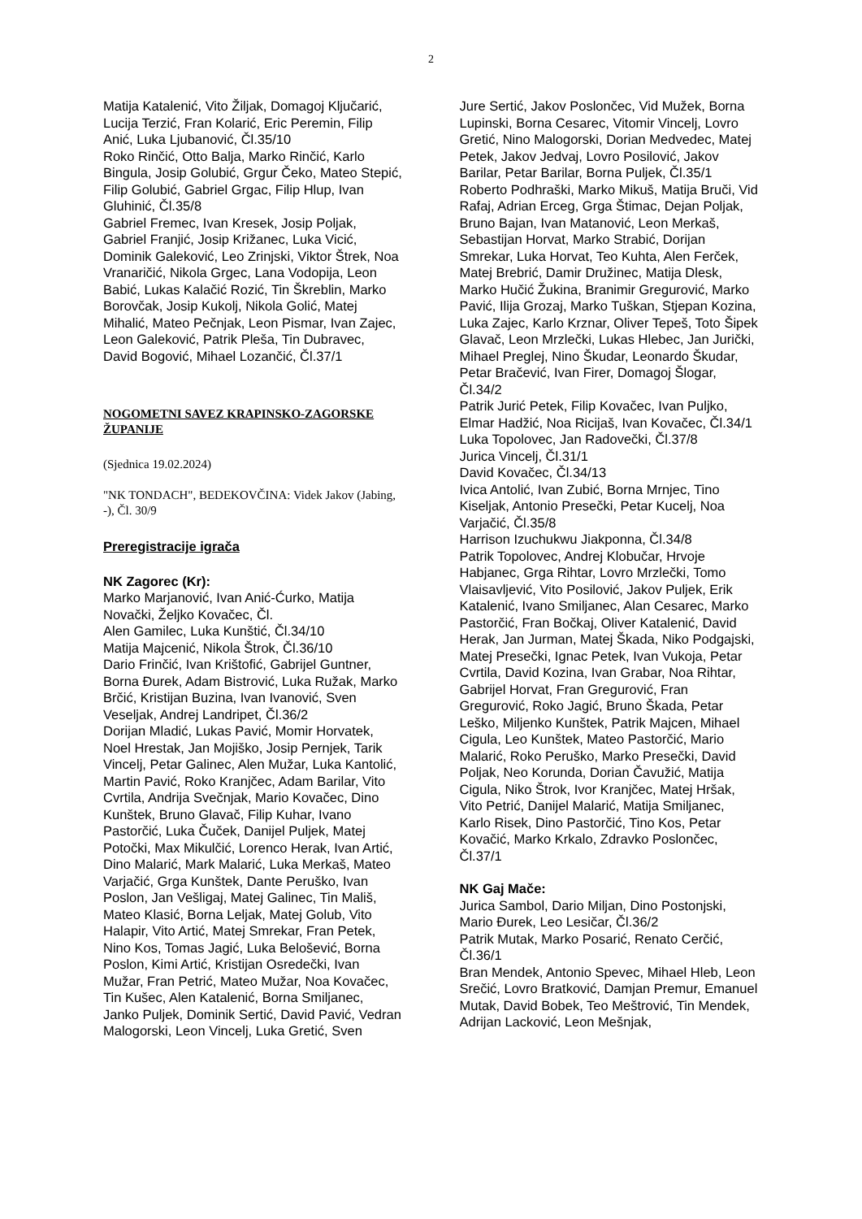2
Matija Katalenić, Vito Žiljak, Domagoj Ključarić, Lucija Terzić, Fran Kolarić, Eric Peremin, Filip Anić, Luka Ljubanović, Čl.35/10
Roko Rinčić, Otto Balja, Marko Rinčić, Karlo Bingula, Josip Golubić, Grgur Čeko, Mateo Stepić, Filip Golubić, Gabriel Grgac, Filip Hlup, Ivan Gluhinić, Čl.35/8
Gabriel Fremec, Ivan Kresek, Josip Poljak, Gabriel Franjić, Josip Križanec, Luka Vicić, Dominik Galeković, Leo Zrinjski, Viktor Štrek, Noa Vranaričić, Nikola Grgec, Lana Vodopija, Leon Babić, Lukas Kalačić Rozić, Tin Škreblin, Marko Borovčak, Josip Kukolj, Nikola Golić, Matej Mihalić, Mateo Pečnjak, Leon Pismar, Ivan Zajec, Leon Galeković, Patrik Pleša, Tin Dubravec, David Bogović, Mihael Lozančić, Čl.37/1
NOGOMETNI SAVEZ KRAPINSKO-ZAGORSKE ŽUPANIJE
(Sjednica 19.02.2024)
"NK TONDACH", BEDEKOVČINA: Videk Jakov (Jabing, -), Čl. 30/9
Preregistracije igrača
NK Zagorec (Kr):
Marko Marjanović, Ivan Anić-Ćurko, Matija Novački, Željko Kovačec, Čl.
Alen Gamilec, Luka Kunštić, Čl.34/10
Matija Majcenić, Nikola Štrok, Čl.36/10
Dario Frinčić, Ivan Krištofić, Gabrijel Guntner, Borna Đurek, Adam Bistrović, Luka Ružak, Marko Brčić, Kristijan Buzina, Ivan Ivanović, Sven Veseljak, Andrej Landripet, Čl.36/2
Dorijan Mladić, Lukas Pavić, Momir Horvatek, Noel Hrestak, Jan Mojiško, Josip Pernjek, Tarik Vincelj, Petar Galinec, Alen Mužar, Luka Kantolić, Martin Pavić, Roko Kranjčec, Adam Barilar, Vito Cvrtila, Andrija Svečnjak, Mario Kovačec, Dino Kunštek, Bruno Glavač, Filip Kuhar, Ivano Pastorčić, Luka Čuček, Danijel Puljek, Matej Potočki, Max Mikulčić, Lorenco Herak, Ivan Artić, Dino Malarić, Mark Malarić, Luka Merkaš, Mateo Varjačić, Grga Kunštek, Dante Peruško, Ivan Poslon, Jan Vešligaj, Matej Galinec, Tin Mališ, Mateo Klasić, Borna Leljak, Matej Golub, Vito Halapir, Vito Artić, Matej Smrekar, Fran Petek, Nino Kos, Tomas Jagić, Luka Belošević, Borna Poslon, Kimi Artić, Kristijan Osredečki, Ivan Mužar, Fran Petrić, Mateo Mužar, Noa Kovačec, Tin Kušec, Alen Katalenić, Borna Smiljanec, Janko Puljek, Dominik Sertić, David Pavić, Vedran Malogorski, Leon Vincelj, Luka Gretić, Sven
Jure Sertić, Jakov Poslončec, Vid Mužek, Borna Lupinski, Borna Cesarec, Vitomir Vincelj, Lovro Gretić, Nino Malogorski, Dorian Medvedec, Matej Petek, Jakov Jedvaj, Lovro Posilović, Jakov Barilar, Petar Barilar, Borna Puljek, Čl.35/1
Roberto Podhraški, Marko Mikuš, Matija Bruči, Vid Rafaj, Adrian Erceg, Grga Štimac, Dejan Poljak, Bruno Bajan, Ivan Matanović, Leon Merkaš, Sebastijan Horvat, Marko Strabić, Dorijan Smrekar, Luka Horvat, Teo Kuhta, Alen Ferček, Matej Brebrić, Damir Družinec, Matija Dlesk, Marko Hučić Žukina, Branimir Gregurović, Marko Pavić, Ilija Grozaj, Marko Tuškan, Stjepan Kozina, Luka Zajec, Karlo Krznar, Oliver Tepeš, Toto Šipek Glavač, Leon Mrzlečki, Lukas Hlebec, Jan Jurički, Mihael Preglej, Nino Škudar, Leonardo Škudar, Petar Bračević, Ivan Firer, Domagoj Šlogar, Čl.34/2
Patrik Jurić Petek, Filip Kovačec, Ivan Puljko, Elmar Hadžić, Noa Ricijaš, Ivan Kovačec, Čl.34/1
Luka Topolovec, Jan Radovečki, Čl.37/8
Jurica Vincelj, Čl.31/1
David Kovačec, Čl.34/13
Ivica Antolić, Ivan Zubić, Borna Mrnjec, Tino Kiseljak, Antonio Presečki, Petar Kucelj, Noa Varjačić, Čl.35/8
Harrison Izuchukwu Jiakponna, Čl.34/8
Patrik Topolovec, Andrej Klobučar, Hrvoje Habjanec, Grga Rihtar, Lovro Mrzlečki, Tomo Vlaisavljević, Vito Posilović, Jakov Puljek, Erik Katalenić, Ivano Smiljanec, Alan Cesarec, Marko Pastorčić, Fran Bočkaj, Oliver Katalenić, David Herak, Jan Jurman, Matej Škada, Niko Podgajski, Matej Presečki, Ignac Petek, Ivan Vukoja, Petar Cvrtila, David Kozina, Ivan Grabar, Noa Rihtar, Gabrijel Horvat, Fran Gregurović, Fran Gregurović, Roko Jagić, Bruno Škada, Petar Leško, Miljenko Kunštek, Patrik Majcen, Mihael Cigula, Leo Kunštek, Mateo Pastorčić, Mario Malarić, Roko Peruško, Marko Presečki, David Poljak, Neo Korunda, Dorian Čavužić, Matija Cigula, Niko Štrok, Ivor Kranjčec, Matej Hršak, Vito Petrić, Danijel Malarić, Matija Smiljanec, Karlo Risek, Dino Pastorčić, Tino Kos, Petar Kovačić, Marko Krkalo, Zdravko Poslončec, Čl.37/1
NK Gaj Mače:
Jurica Sambol, Dario Miljan, Dino Postonjski, Mario Đurek, Leo Lesičar, Čl.36/2
Patrik Mutak, Marko Posarić, Renato Cerčić, Čl.36/1
Bran Mendek, Antonio Spevec, Mihael Hleb, Leon Srečić, Lovro Bratković, Damjan Premur, Emanuel Mutak, David Bobek, Teo Meštrović, Tin Mendek, Adrijan Lacković, Leon Mešnjak,